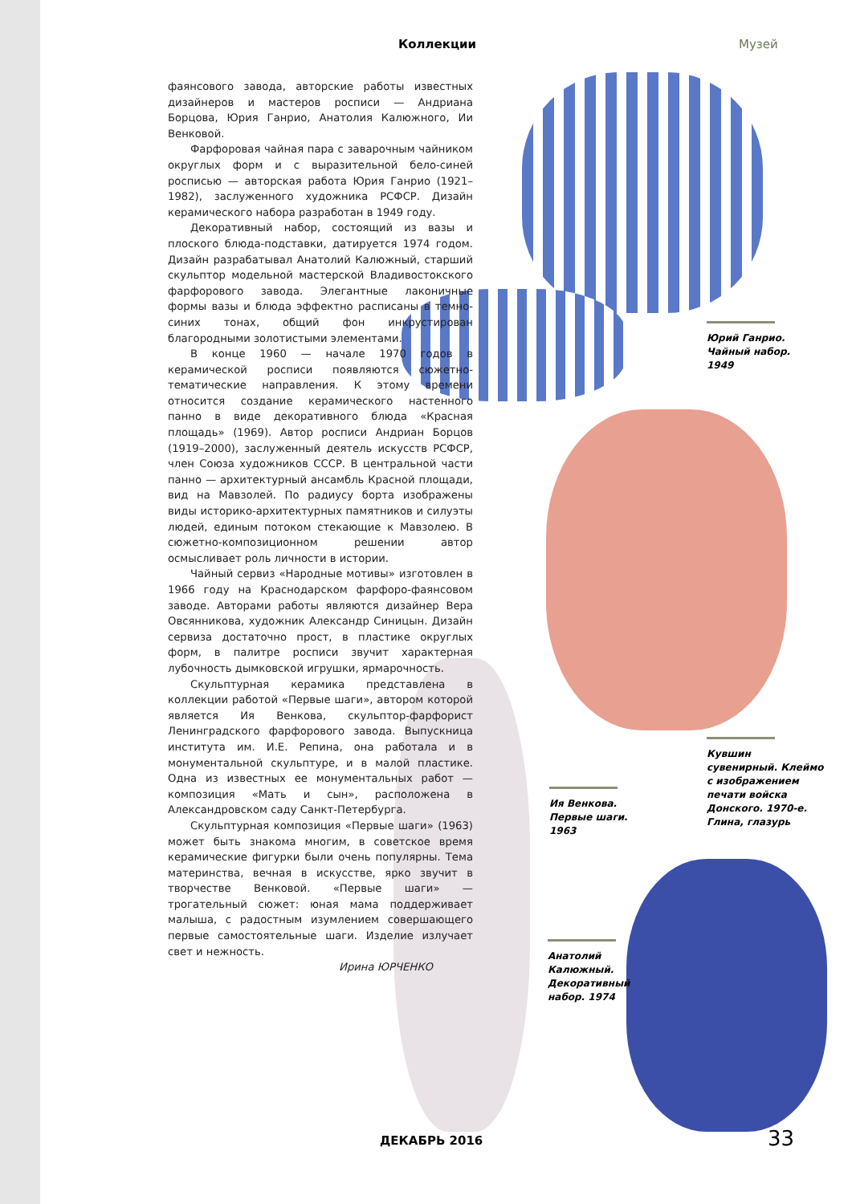Коллекции Музей
фаянсового завода, авторские работы известных дизайнеров и мастеров росписи — Андриана Борцова, Юрия Ганрио, Анатолия Калюжного, Ии Венковой.
Фарфоровая чайная пара с заварочным чайником округлых форм и с выразительной бело-синей росписью — авторская работа Юрия Ганрио (1921–1982), заслуженного художника РСФСР. Дизайн керамического набора разработан в 1949 году.
Декоративный набор, состоящий из вазы и плоского блюда-подставки, датируется 1974 годом. Дизайн разрабатывал Анатолий Калюжный, старший скульптор модельной мастерской Владивостокского фарфорового завода. Элегантные лаконичные формы вазы и блюда эффектно расписаны в темно-синих тонах, общий фон инкрустирован благородными золотистыми элементами.
В конце 1960 — начале 1970 годов в керамической росписи появляются сюжетно-тематические направления. К этому времени относится создание керамического настенного панно в виде декоративного блюда «Красная площадь» (1969). Автор росписи Андриан Борцов (1919–2000), заслуженный деятель искусств РСФСР, член Союза художников СССР. В центральной части панно — архитектурный ансамбль Красной площади, вид на Мавзолей. По радиусу борта изображены виды историко-архитектурных памятников и силуэты людей, единым потоком стекающие к Мавзолею. В сюжетно-композиционном решении автор осмысливает роль личности в истории.
Чайный сервиз «Народные мотивы» изготовлен в 1966 году на Краснодарском фарфоро-фаянсовом заводе. Авторами работы являются дизайнер Вера Овсянникова, художник Александр Синицын. Дизайн сервиза достаточно прост, в пластике округлых форм, в палитре росписи звучит характерная лубочность дымковской игрушки, ярмарочность.
Скульптурная керамика представлена в коллекции работой «Первые шаги», автором которой является Ия Венкова, скульптор-фарфорист Ленинградского фарфорового завода. Выпускница института им. И.Е. Репина, она работала и в монументальной скульптуре, и в малой пластике. Одна из известных ее монументальных работ — композиция «Мать и сын», расположена в Александровском саду Санкт-Петербурга.
Скульптурная композиция «Первые шаги» (1963) может быть знакома многим, в советское время керамические фигурки были очень популярны. Тема материнства, вечная в искусстве, ярко звучит в творчестве Венковой. «Первые шаги» — трогательный сюжет: юная мама поддерживает малыша, с радостным изумлением совершающего первые самостоятельные шаги. Изделие излучает свет и нежность.
Ирина ЮРЧЕНКО
Юрий Ганрио.
Чайный набор.
1949
Кувшин
сувенирный. Клеймо
с изображением
печати войска
Донского. 1970-е.
Глина, глазурь
Ия Венкова.
Первые шаги.
1963
Анатолий
Калюжный.
Декоративный
набор. 1974
ДЕКАБРЬ 2016 33